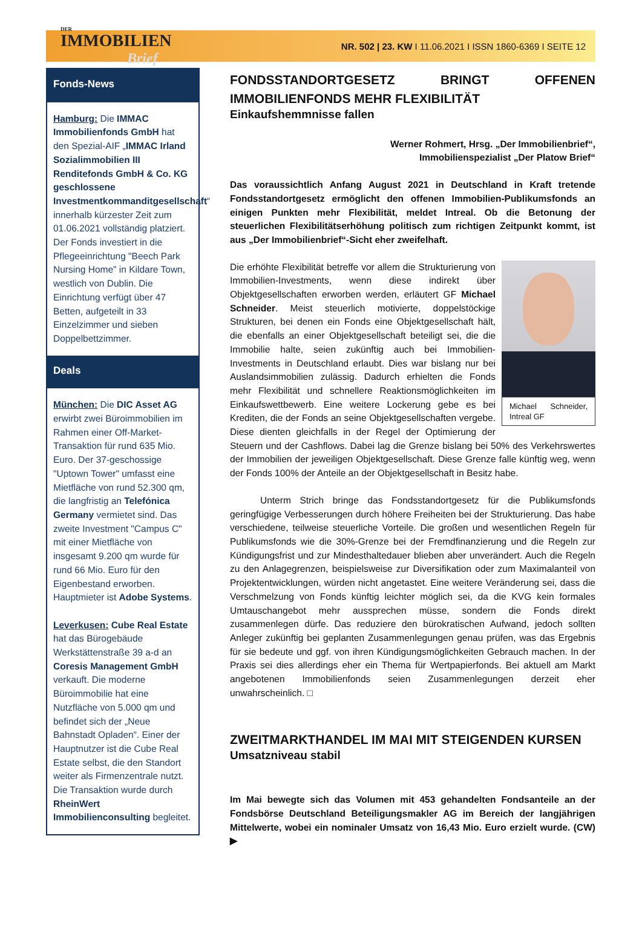DER
IMMOBILIEN
Brief
NR. 502 | 23. KW I 11.06.2021 I ISSN 1860-6369 I SEITE 12
Fonds-News
Hamburg: Die IMMAC Immobilienfonds GmbH hat den Spezial-AIF „IMMAC Irland Sozialimmobilien III Renditefonds GmbH & Co. KG geschlossene Investmentkommanditgesellschaft“ innerhalb kürzester Zeit zum 01.06.2021 vollständig platziert. Der Fonds investiert in die Pflegeeinrichtung "Beech Park Nursing Home" in Kildare Town, westlich von Dublin. Die Einrichtung verfügt über 47 Betten, aufgeteilt in 33 Einzelzimmer und sieben Doppelbettzimmer.
Deals
München: Die DIC Asset AG erwirbt zwei Büroimmobilien im Rahmen einer Off-Market-Transaktion für rund 635 Mio. Euro. Der 37-geschossige "Uptown Tower" umfasst eine Mietfläche von rund 52.300 qm, die langfristig an Telefónica Germany vermietet sind. Das zweite Investment "Campus C" mit einer Mietfläche von insgesamt 9.200 qm wurde für rund 66 Mio. Euro für den Eigenbestand erworben. Hauptmieter ist Adobe Systems.
Leverkusen: Cube Real Estate hat das Bürogebäude Werkstättenstraße 39 a-d an Coresis Management GmbH verkauft. Die moderne Büroimmobilie hat eine Nutzfläche von 5.000 qm und befindet sich der „Neue Bahnstadt Opladen“. Einer der Hauptnutzer ist die Cube Real Estate selbst, die den Standort weiter als Firmenzentrale nutzt. Die Transaktion wurde durch RheinWert Immobilienconsulting begleitet.
FONDSSTANDORTGESETZ BRINGT OFFENEN IMMOBILIENFONDS MEHR FLEXIBILITÄT
Einkaufshemmnisse fallen
Werner Rohmert, Hrsg. „Der Immobilienbrief“,
Immobilienspezialist „Der Platow Brief“
Das voraussichtlich Anfang August 2021 in Deutschland in Kraft tretende Fondsstandortgesetz ermöglicht den offenen Immobilien-Publikumsfonds an einigen Punkten mehr Flexibilität, meldet Intreal. Ob die Betonung der steuerlichen Flexibilitätserhöhung politisch zum richtigen Zeitpunkt kommt, ist aus „Der Immobilienbrief“-Sicht eher zweifelhaft.
Michael Schneider, Intreal GF
Die erhöhte Flexibilität betreffe vor allem die Strukturierung von Immobilien-Investments, wenn diese indirekt über Objektgesellschaften erworben werden, erläutert GF Michael Schneider. Meist steuerlich motivierte, doppelstöckige Strukturen, bei denen ein Fonds eine Objektgesellschaft hält, die ebenfalls an einer Objektgesellschaft beteiligt sei, die die Immobilie halte, seien zukünftig auch bei Immobilien-Investments in Deutschland erlaubt. Dies war bislang nur bei Auslandsimmobilien zulässig. Dadurch erhielten die Fonds mehr Flexibilität und schnellere Reaktionsmöglichkeiten im Einkaufswettbewerb. Eine weitere Lockerung gebe es bei Krediten, die der Fonds an seine Objektgesellschaften vergebe. Diese dienten gleichfalls in der Regel der Optimierung der Steuern und der Cashflows. Dabei lag die Grenze bislang bei 50% des Verkehrswertes der Immobilien der jeweiligen Objektgesellschaft. Diese Grenze falle künftig weg, wenn der Fonds 100% der Anteile an der Objektgesellschaft in Besitz habe.
Unterm Strich bringe das Fondsstandortgesetz für die Publikumsfonds geringfügige Verbesserungen durch höhere Freiheiten bei der Strukturierung. Das habe verschiedene, teilweise steuerliche Vorteile. Die großen und wesentlichen Regeln für Publikumsfonds wie die 30%-Grenze bei der Fremdfinanzierung und die Regeln zur Kündigungsfrist und zur Mindesthaltedauer blieben aber unverändert. Auch die Regeln zu den Anlagegrenzen, beispielsweise zur Diversifikation oder zum Maximalanteil von Projektentwicklungen, würden nicht angetastet. Eine weitere Veränderung sei, dass die Verschmelzung von Fonds künftig leichter möglich sei, da die KVG kein formales Umtauschangebot mehr aussprechen müsse, sondern die Fonds direkt zusammenlegen dürfe. Das reduziere den bürokratischen Aufwand, jedoch sollten Anleger zukünftig bei geplanten Zusammenlegungen genau prüfen, was das Ergebnis für sie bedeute und ggf. von ihren Kündigungsmöglichkeiten Gebrauch machen. In der Praxis sei dies allerdings eher ein Thema für Wertpapierfonds. Bei aktuell am Markt angebotenen Immobilienfonds seien Zusammenlegungen derzeit eher unwahrscheinlich. □
ZWEITMARKTHANDEL IM MAI MIT STEIGENDEN KURSEN
Umsatzniveau stabil
Im Mai bewegte sich das Volumen mit 453 gehandelten Fondsanteile an der Fondsbörse Deutschland Beteiligungsmakler AG im Bereich der langjährigen Mittelwerte, wobei ein nominaler Umsatz von 16,43 Mio. Euro erzielt wurde. (CW) ▶